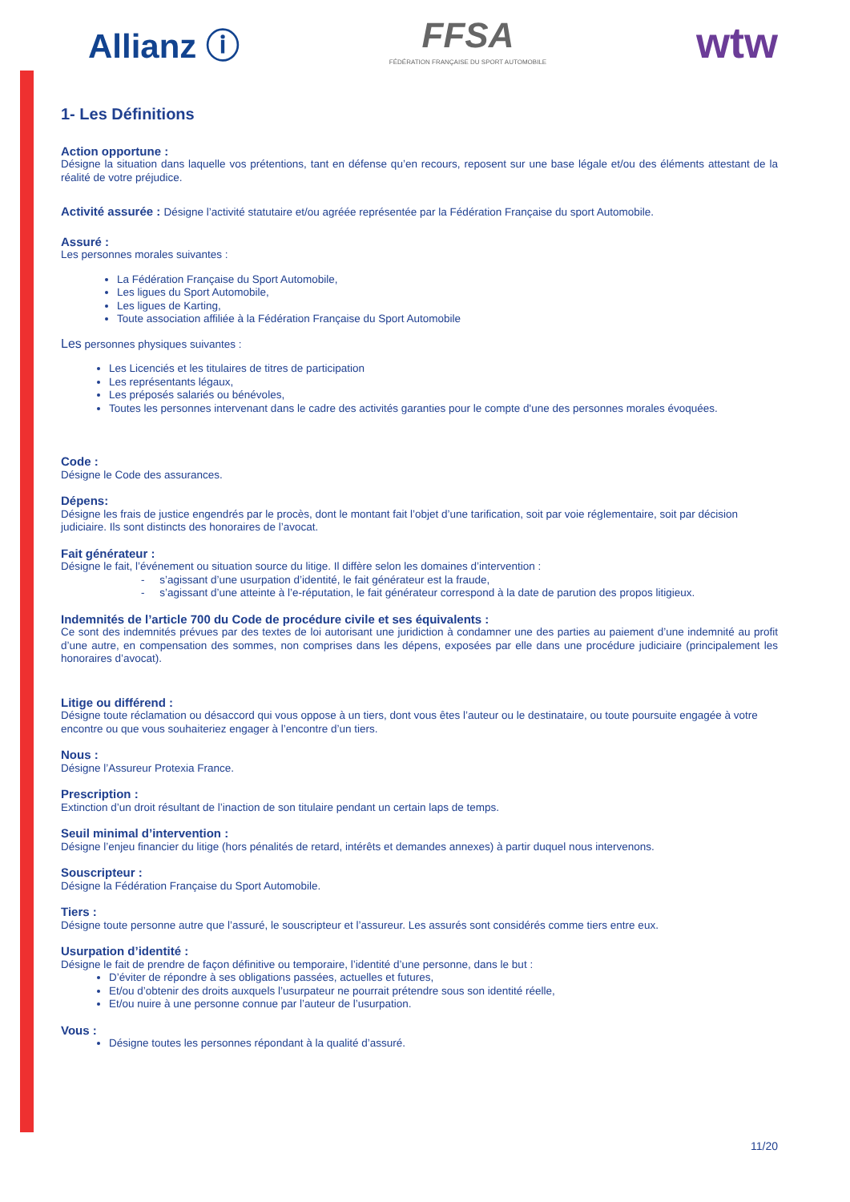Allianz ⓘ
FFSA
FÉDÉRATION FRANÇAISE DU SPORT AUTOMOBILE
wtw
1- Les Définitions
Action opportune :
Désigne la situation dans laquelle vos prétentions, tant en défense qu’en recours, reposent sur une base légale et/ou des éléments attestant de la réalité de votre préjudice.
Activité assurée : Désigne l’activité statutaire et/ou agréée représentée par la Fédération Française du sport Automobile.
Assuré :
Les personnes morales suivantes :
La Fédération Française du Sport Automobile,
Les ligues du Sport Automobile,
Les ligues de Karting,
Toute association affiliée à la Fédération Française du Sport Automobile
Les personnes physiques suivantes :
Les Licenciés et les titulaires de titres de participation
Les représentants légaux,
Les préposés salariés ou bénévoles,
Toutes les personnes intervenant dans le cadre des activités garanties pour le compte d'une des personnes morales évoquées.
Code :
Désigne le Code des assurances.
Dépens:
Désigne les frais de justice engendrés par le procès, dont le montant fait l’objet d’une tarification, soit par voie réglementaire, soit par décision judiciaire. Ils sont distincts des honoraires de l’avocat.
Fait générateur :
Désigne le fait, l’événement ou situation source du litige. Il diffère selon les domaines d’intervention :
- s’agissant d’une usurpation d’identité, le fait générateur est la fraude,
- s’agissant d’une atteinte à l’e-réputation, le fait générateur correspond à la date de parution des propos litigieux.
Indemnités de l’article 700 du Code de procédure civile et ses équivalents :
Ce sont des indemnités prévues par des textes de loi autorisant une juridiction à condamner une des parties au paiement d’une indemnité au profit d’une autre, en compensation des sommes, non comprises dans les dépens, exposées par elle dans une procédure judiciaire (principalement les honoraires d’avocat).
Litige ou différend :
Désigne toute réclamation ou désaccord qui vous oppose à un tiers, dont vous êtes l’auteur ou le destinataire, ou toute poursuite engagée à votre encontre ou que vous souhaiteriez engager à l’encontre d’un tiers.
Nous :
Désigne l’Assureur Protexia France.
Prescription :
Extinction d’un droit résultant de l’inaction de son titulaire pendant un certain laps de temps.
Seuil minimal d’intervention :
Désigne l’enjeu financier du litige (hors pénalités de retard, intérêts et demandes annexes) à partir duquel nous intervenons.
Souscripteur :
Désigne la Fédération Française du Sport Automobile.
Tiers :
Désigne toute personne autre que l’assuré, le souscripteur et l’assureur. Les assurés sont considérés comme tiers entre eux.
Usurpation d’identité :
Désigne le fait de prendre de façon définitive ou temporaire, l’identité d’une personne, dans le but :
D’éviter de répondre à ses obligations passées, actuelles et futures,
Et/ou d’obtenir des droits auxquels l’usurpateur ne pourrait prétendre sous son identité réelle,
Et/ou nuire à une personne connue par l’auteur de l’usurpation.
Vous :
Désigne toutes les personnes répondant à la qualité d’assuré.
11/20